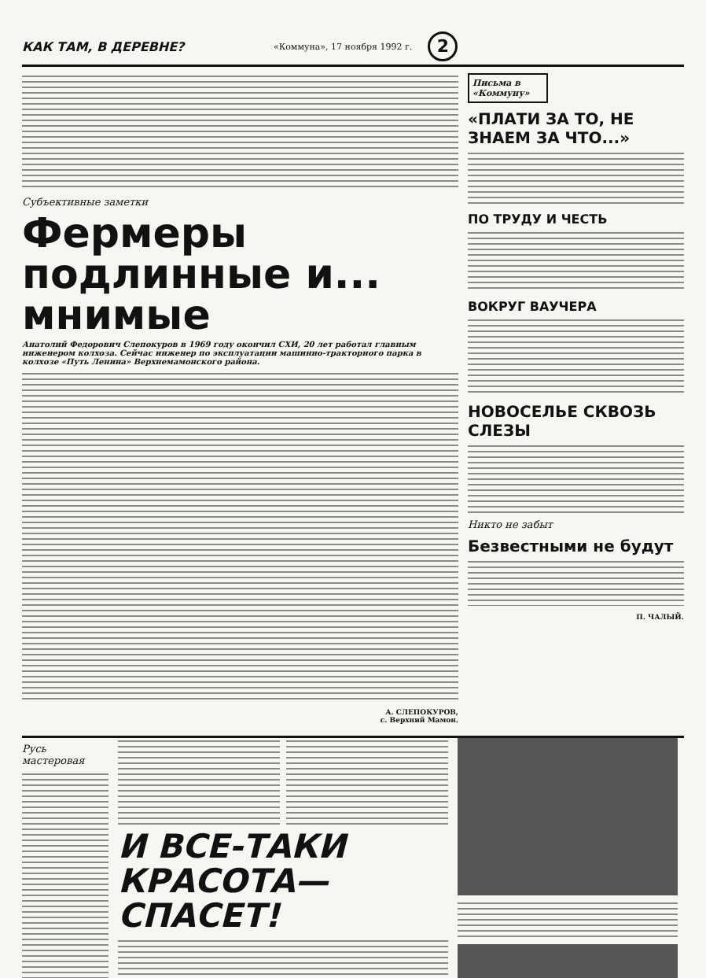КАК ТАМ, В ДЕРЕВНЕ?
«Коммуна», 17 ноября 1992 г.
2
Субъективные заметки
Фермеры подлинные и... мнимые
Анатолий Федорович Слепокуров в 1969 году окончил СХИ, 20 лет работал главным инженером колхоза. Сейчас инженер по эксплуатации машинно-тракторного парка в колхозе «Путь Ленина» Верхнемамонского района.
А. СЛЕПОКУРОВ,
с. Верхний Мамон.
Письма в «Коммуну»
«ПЛАТИ ЗА ТО, НЕ ЗНАЕМ ЗА ЧТО...»
ПО ТРУДУ И ЧЕСТЬ
ВОКРУГ ВАУЧЕРА
НОВОСЕЛЬЕ СКВОЗЬ СЛЕЗЫ
Никто не забыт
Безвестными не будут
П. ЧАЛЫЙ.
Русь мастеровая
И ВСЕ-ТАКИ КРАСОТА—СПАСЕТ!